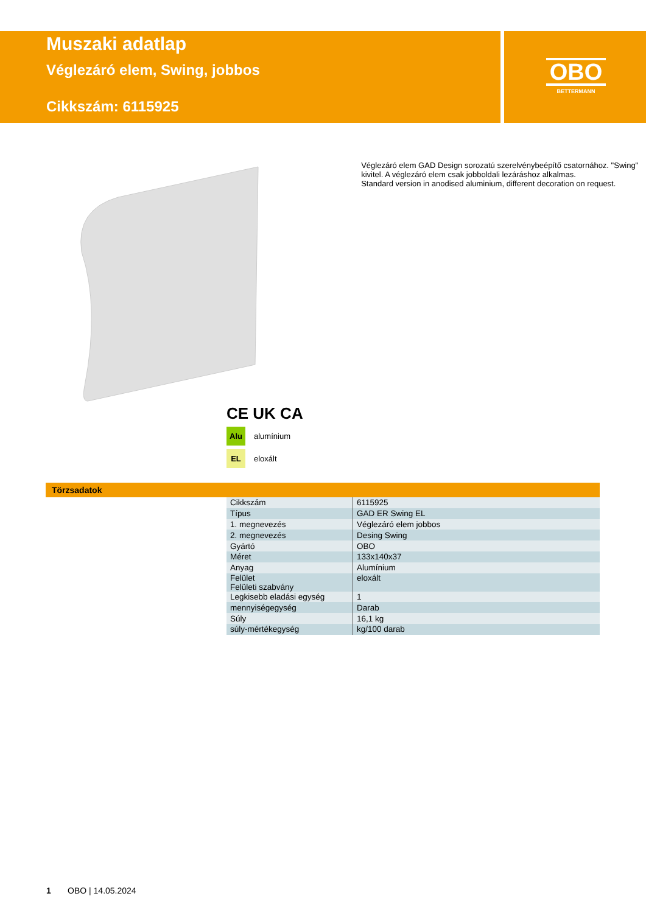Muszaki adatlap
Véglezáró elem, Swing, jobbos
Cikkszám: 6115925
OBO
BETTERMANN
Véglezáró elem GAD Design sorozatú szerelvénybeépítő csatornához. "Swing" kivitel. A véglezáró elem csak jobboldali lezáráshoz alkalmas.
Standard version in anodised aluminium, different decoration on request.
CE UK CA
Alu
alumínium
EL
eloxált
Törzsadatok
| Cikkszám | 6115925 |
| Típus | GAD ER Swing EL |
| 1. megnevezés | Véglezáró elem jobbos |
| 2. megnevezés | Desing Swing |
| Gyártó | OBO |
| Méret | 133x140x37 |
| Anyag | Alumínium |
| Felület Felületi szabvány | eloxált |
| Legkisebb eladási egység | 1 |
| mennyiségegység | Darab |
| Súly | 16,1 kg |
| súly-mértékegység | kg/100 darab |
1 OBO | 14.05.2024